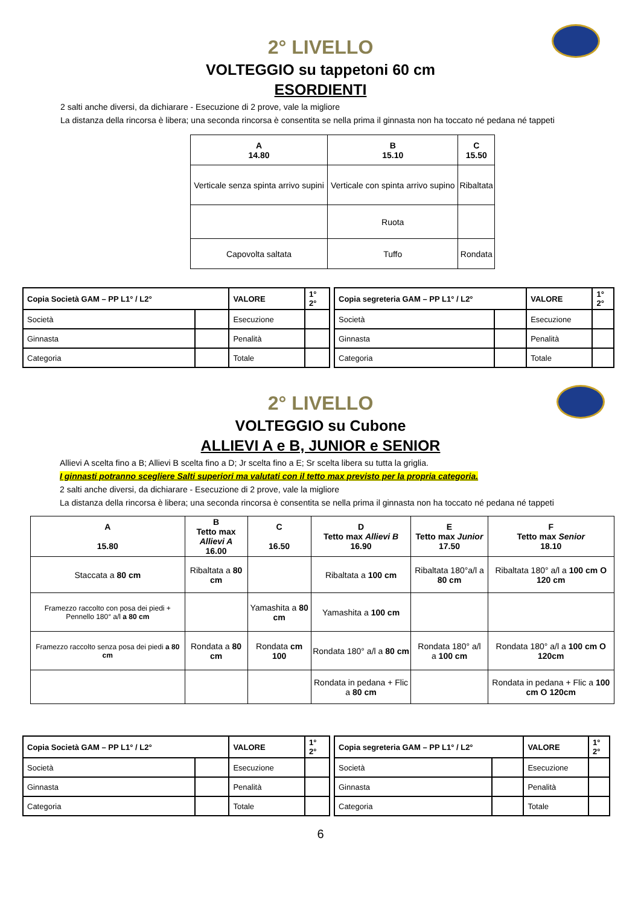2° LIVELLO
VOLTEGGIO su tappetoni 60 cm
ESORDIENTI
2 salti anche diversi, da dichiarare - Esecuzione di 2 prove, vale la migliore
La distanza della rincorsa è libera; una seconda rincorsa è consentita se nella prima il ginnasta non ha toccato né pedana né tappeti
| A 14.80 | B 15.10 | C 15.50 |
| --- | --- | --- |
| Verticale senza spinta arrivo supini | Verticale con spinta arrivo supino | Ribaltata |
| | Ruota | |
| Capovolta saltata | Tuffo | Rondata |
| Copia Società GAM – PP L1° / L2° | | VALORE | 1° 2° |
| Società | | Esecuzione | |
| Ginnasta | | Penalità | |
| Categoria | | Totale | |
| Copia segreteria GAM – PP L1° / L2° | | VALORE | 1° 2° |
| Società | | Esecuzione | |
| Ginnasta | | Penalità | |
| Categoria | | Totale | |
2° LIVELLO
VOLTEGGIO su Cubone
ALLIEVI A e B, JUNIOR e SENIOR
Allievi A scelta fino a B; Allievi B scelta fino a D; Jr scelta fino a E; Sr scelta libera su tutta la griglia.
I ginnasti potranno scegliere Salti superiori ma valutati con il tetto max previsto per la propria categoria.
2 salti anche diversi, da dichiarare - Esecuzione di 2 prove, vale la migliore
La distanza della rincorsa è libera; una seconda rincorsa è consentita se nella prima il ginnasta non ha toccato né pedana né tappeti
| A 15.80 | B Tetto max Allievi A 16.00 | C 16.50 | D Tetto max Allievi B 16.90 | E Tetto max Junior 17.50 | F Tetto max Senior 18.10 |
| --- | --- | --- | --- | --- | --- |
| Staccata a 80 cm | Ribaltata a 80 cm | | Ribaltata a 100 cm | Ribaltata 180°a/l a 80 cm | Ribaltata 180° a/l a 100 cm O 120 cm |
| Framezzo raccolto con posa dei piedi + Pennello 180° a/l a 80 cm | | Yamashita a 80 cm | Yamashita a 100 cm | | |
| Framezzo raccolto senza posa dei piedi a 80 cm | Rondata a 80 cm | Rondata cm 100 | Rondata 180° a/l a 80 cm | Rondata 180° a/l a 100 cm | Rondata 180° a/l a 100 cm O 120cm |
| | | | Rondata in pedana + Flic a 80 cm | | Rondata in pedana + Flic a 100 cm O 120cm |
| Copia Società GAM – PP L1° / L2° | | VALORE | 1° 2° |
| Società | | Esecuzione | |
| Ginnasta | | Penalità | |
| Categoria | | Totale | |
| Copia segreteria GAM – PP L1° / L2° | | VALORE | 1° 2° |
| Società | | Esecuzione | |
| Ginnasta | | Penalità | |
| Categoria | | Totale | |
6